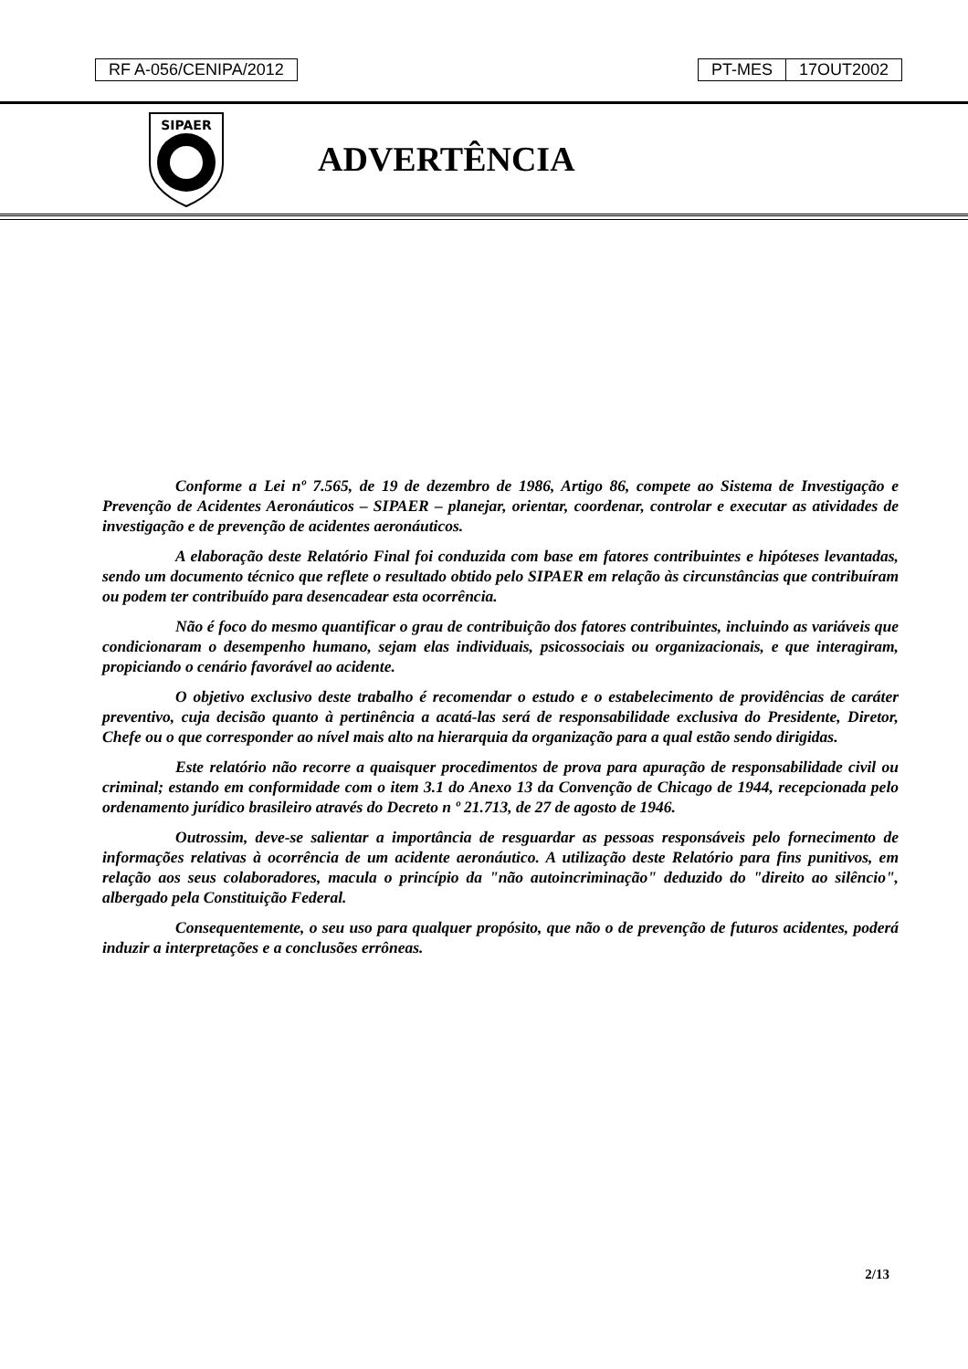RF A-056/CENIPA/2012 PT-MES 17OUT2002
SIPAER
ADVERTÊNCIA
Conforme a Lei nº 7.565, de 19 de dezembro de 1986, Artigo 86, compete ao Sistema de Investigação e Prevenção de Acidentes Aeronáuticos – SIPAER – planejar, orientar, coordenar, controlar e executar as atividades de investigação e de prevenção de acidentes aeronáuticos.
A elaboração deste Relatório Final foi conduzida com base em fatores contribuintes e hipóteses levantadas, sendo um documento técnico que reflete o resultado obtido pelo SIPAER em relação às circunstâncias que contribuíram ou podem ter contribuído para desencadear esta ocorrência.
Não é foco do mesmo quantificar o grau de contribuição dos fatores contribuintes, incluindo as variáveis que condicionaram o desempenho humano, sejam elas individuais, psicossociais ou organizacionais, e que interagiram, propiciando o cenário favorável ao acidente.
O objetivo exclusivo deste trabalho é recomendar o estudo e o estabelecimento de providências de caráter preventivo, cuja decisão quanto à pertinência a acatá-las será de responsabilidade exclusiva do Presidente, Diretor, Chefe ou o que corresponder ao nível mais alto na hierarquia da organização para a qual estão sendo dirigidas.
Este relatório não recorre a quaisquer procedimentos de prova para apuração de responsabilidade civil ou criminal; estando em conformidade com o item 3.1 do Anexo 13 da Convenção de Chicago de 1944, recepcionada pelo ordenamento jurídico brasileiro através do Decreto n º 21.713, de 27 de agosto de 1946.
Outrossim, deve-se salientar a importância de resguardar as pessoas responsáveis pelo fornecimento de informações relativas à ocorrência de um acidente aeronáutico. A utilização deste Relatório para fins punitivos, em relação aos seus colaboradores, macula o princípio da "não autoincriminação" deduzido do "direito ao silêncio", albergado pela Constituição Federal.
Consequentemente, o seu uso para qualquer propósito, que não o de prevenção de futuros acidentes, poderá induzir a interpretações e a conclusões errôneas.
2/13